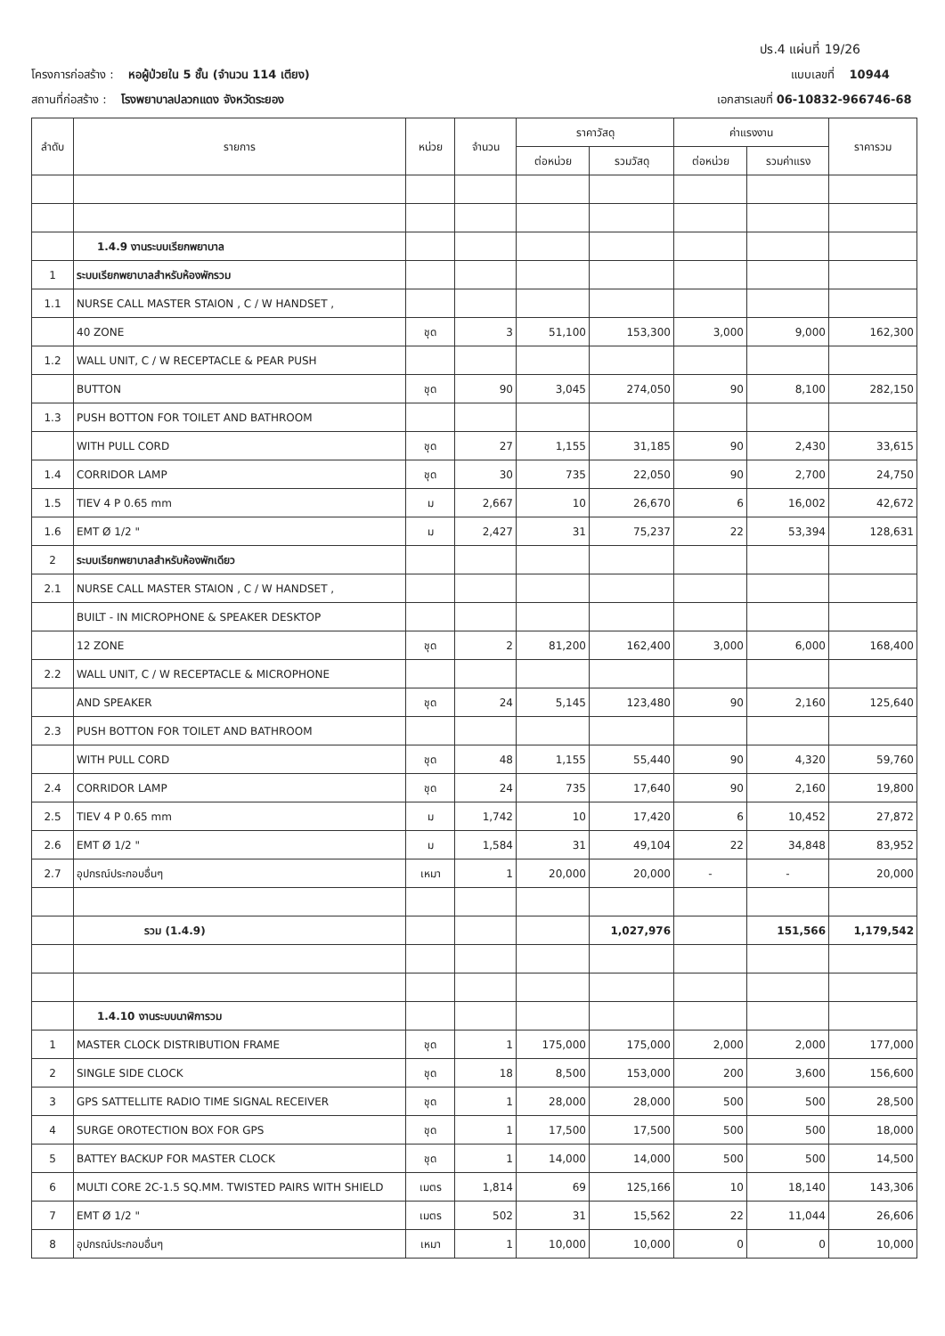ปร.4 แผ่นที่ 19/26
โครงการก่อสร้าง : หอผู้ป่วยใน 5 ชั้น (จำนวน 114 เตียง) แบบเลขที่ 10944
สถานที่ก่อสร้าง : โรงพยาบาลปลวกแดง จังหวัดระยอง เอกสารเลขที่ 06-10832-966746-68
| ลำดับ | รายการ | หน่วย | จำนวน | ราคาวัสดุ | | ค่าแรงงาน | | ราคารวม |
| --- | --- | --- | --- | --- | --- | --- | --- | --- |
| | | | | ต่อหน่วย | รวมวัสดุ | ต่อหน่วย | รวมค่าแรง | |
| | 1.4.9 งานระบบเรียกพยาบาล | | | | | | | |
| 1 | ระบบเรียกพยาบาลสำหรับห้องพักรวม | | | | | | | |
| 1.1 | NURSE CALL MASTER STAION , C / W HANDSET , | | | | | | | |
| | 40 ZONE | ชุด | 3 | 51,100 | 153,300 | 3,000 | 9,000 | 162,300 |
| 1.2 | WALL UNIT, C / W RECEPTACLE & PEAR PUSH | | | | | | | |
| | BUTTON | ชุด | 90 | 3,045 | 274,050 | 90 | 8,100 | 282,150 |
| 1.3 | PUSH BOTTON FOR TOILET AND BATHROOM | | | | | | | |
| | WITH PULL CORD | ชุด | 27 | 1,155 | 31,185 | 90 | 2,430 | 33,615 |
| 1.4 | CORRIDOR LAMP | ชุด | 30 | 735 | 22,050 | 90 | 2,700 | 24,750 |
| 1.5 | TIEV 4 P 0.65 mm | ม | 2,667 | 10 | 26,670 | 6 | 16,002 | 42,672 |
| 1.6 | EMT Ø 1/2 " | ม | 2,427 | 31 | 75,237 | 22 | 53,394 | 128,631 |
| 2 | ระบบเรียกพยาบาลสำหรับห้องพักเดียว | | | | | | | |
| 2.1 | NURSE CALL MASTER STAION , C / W HANDSET , | | | | | | | |
| | BUILT - IN MICROPHONE & SPEAKER DESKTOP | | | | | | | |
| | 12 ZONE | ชุด | 2 | 81,200 | 162,400 | 3,000 | 6,000 | 168,400 |
| 2.2 | WALL UNIT, C / W RECEPTACLE & MICROPHONE | | | | | | | |
| | AND SPEAKER | ชุด | 24 | 5,145 | 123,480 | 90 | 2,160 | 125,640 |
| 2.3 | PUSH BOTTON FOR TOILET AND BATHROOM | | | | | | | |
| | WITH PULL CORD | ชุด | 48 | 1,155 | 55,440 | 90 | 4,320 | 59,760 |
| 2.4 | CORRIDOR LAMP | ชุด | 24 | 735 | 17,640 | 90 | 2,160 | 19,800 |
| 2.5 | TIEV 4 P 0.65 mm | ม | 1,742 | 10 | 17,420 | 6 | 10,452 | 27,872 |
| 2.6 | EMT Ø 1/2 " | ม | 1,584 | 31 | 49,104 | 22 | 34,848 | 83,952 |
| 2.7 | อุปกรณ์ประกอบอื่นๆ | เหมา | 1 | 20,000 | 20,000 | - | - | 20,000 |
| | รวม (1.4.9) | | | | 1,027,976 | | 151,566 | 1,179,542 |
| | 1.4.10 งานระบบนาฬิการวม | | | | | | | |
| 1 | MASTER CLOCK DISTRIBUTION FRAME | ชุด | 1 | 175,000 | 175,000 | 2,000 | 2,000 | 177,000 |
| 2 | SINGLE SIDE CLOCK | ชุด | 18 | 8,500 | 153,000 | 200 | 3,600 | 156,600 |
| 3 | GPS SATTELLITE RADIO TIME SIGNAL RECEIVER | ชุด | 1 | 28,000 | 28,000 | 500 | 500 | 28,500 |
| 4 | SURGE OROTECTION BOX FOR GPS | ชุด | 1 | 17,500 | 17,500 | 500 | 500 | 18,000 |
| 5 | BATTEY BACKUP FOR MASTER CLOCK | ชุด | 1 | 14,000 | 14,000 | 500 | 500 | 14,500 |
| 6 | MULTI CORE 2C-1.5 SQ.MM. TWISTED PAIRS WITH SHIELD | เมตร | 1,814 | 69 | 125,166 | 10 | 18,140 | 143,306 |
| 7 | EMT Ø 1/2 " | เมตร | 502 | 31 | 15,562 | 22 | 11,044 | 26,606 |
| 8 | อุปกรณ์ประกอบอื่นๆ | เหมา | 1 | 10,000 | 10,000 | 0 | 0 | 10,000 |